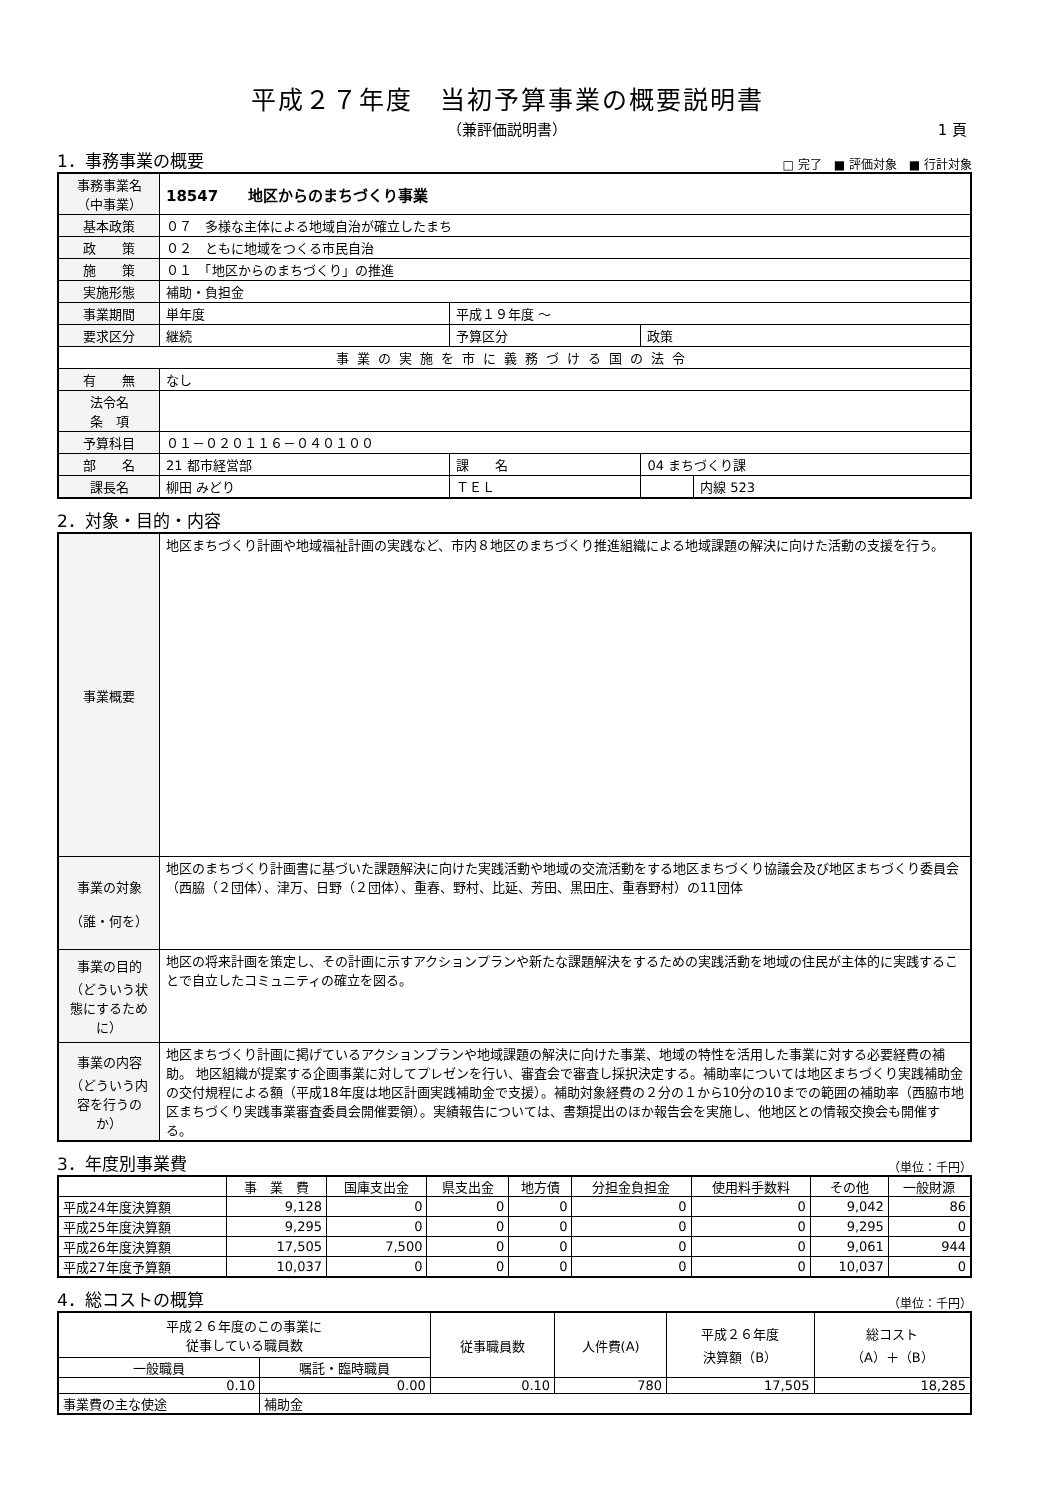平成２７年度　当初予算事業の概要説明書
（兼評価説明書） 1 頁
1．事務事業の概要 □ 完了　■ 評価対象　■ 行計対象
| 事務事業名 （中事業） | 18547 地区からのまちづくり事業 | | | |
| 基本政策 | ０７ 多様な主体による地域自治が確立したまち | | | |
| 政 策 | ０２ ともに地域をつくる市民自治 | | | |
| 施 策 | ０１ 「地区からのまちづくり」の推進 | | | |
| 実施形態 | 補助・負担金 | | | |
| 事業期間 | 単年度 | 平成１９年度 ～ | | |
| 要求区分 | 継続 | 予算区分 | 政策 | |
| 事業の実施を市に義務づける国の法令 | | | | |
| 有 無 | なし | | | |
| 法令名 条 項 | | | | |
| 予算科目 | ０１－０２０１１６－０４０１００ | | | |
| 部 名 | 21 都市経営部 | 課 名 | 04 まちづくり課 | |
| 課長名 | 柳田 みどり | ＴＥＬ | | 内線 523 |
2．対象・目的・内容
| 事業概要 | 地区まちづくり計画や地域福祉計画の実践など、市内８地区のまちづくり推進組織による地域課題の解決に向けた活動の支援を行う。 |
| 事業の対象 （誰・何を） | 地区のまちづくり計画書に基づいた課題解決に向けた実践活動や地域の交流活動をする地区まちづくり協議会及び地区まちづくり委員会（西脇（２団体）、津万、日野（２団体）、重春、野村、比延、芳田、黒田庄、重春野村）の11団体 |
| 事業の目的 （どういう状態にするために） | 地区の将来計画を策定し、その計画に示すアクションプランや新たな課題解決をするための実践活動を地域の住民が主体的に実践することで自立したコミュニティの確立を図る。 |
| 事業の内容 （どういう内容を行うのか） | 地区まちづくり計画に掲げているアクションプランや地域課題の解決に向けた事業、地域の特性を活用した事業に対する必要経費の補助。 地区組織が提案する企画事業に対してプレゼンを行い、審査会で審査し採択決定する。補助率については地区まちづくり実践補助金の交付規程による額（平成18年度は地区計画実践補助金で支援）。補助対象経費の２分の１から10分の10までの範囲の補助率（西脇市地区まちづくり実践事業審査委員会開催要領）。実績報告については、書類提出のほか報告会を実施し、他地区との情報交換会も開催する。 |
3．年度別事業費 （単位：千円）
| | 事 業 費 | 国庫支出金 | 県支出金 | 地方債 | 分担金負担金 | 使用料手数料 | その他 | 一般財源 |
| --- | --- | --- | --- | --- | --- | --- | --- | --- |
| 平成24年度決算額 | 9,128 | 0 | 0 | 0 | 0 | 0 | 9,042 | 86 |
| 平成25年度決算額 | 9,295 | 0 | 0 | 0 | 0 | 0 | 9,295 | 0 |
| 平成26年度決算額 | 17,505 | 7,500 | 0 | 0 | 0 | 0 | 9,061 | 944 |
| 平成27年度予算額 | 10,037 | 0 | 0 | 0 | 0 | 0 | 10,037 | 0 |
4．総コストの概算 （単位：千円）
| 平成２６年度のこの事業に 従事している職員数 | | 従事職員数 | 人件費(A) | 平成２６年度 決算額（B） | 総コスト （A）＋（B） |
| --- | --- | --- | --- | --- | --- |
| 一般職員 | 嘱託・臨時職員 | | | | |
| 0.10 | 0.00 | 0.10 | 780 | 17,505 | 18,285 |
| 事業費の主な使途 | 補助金 | | | | |